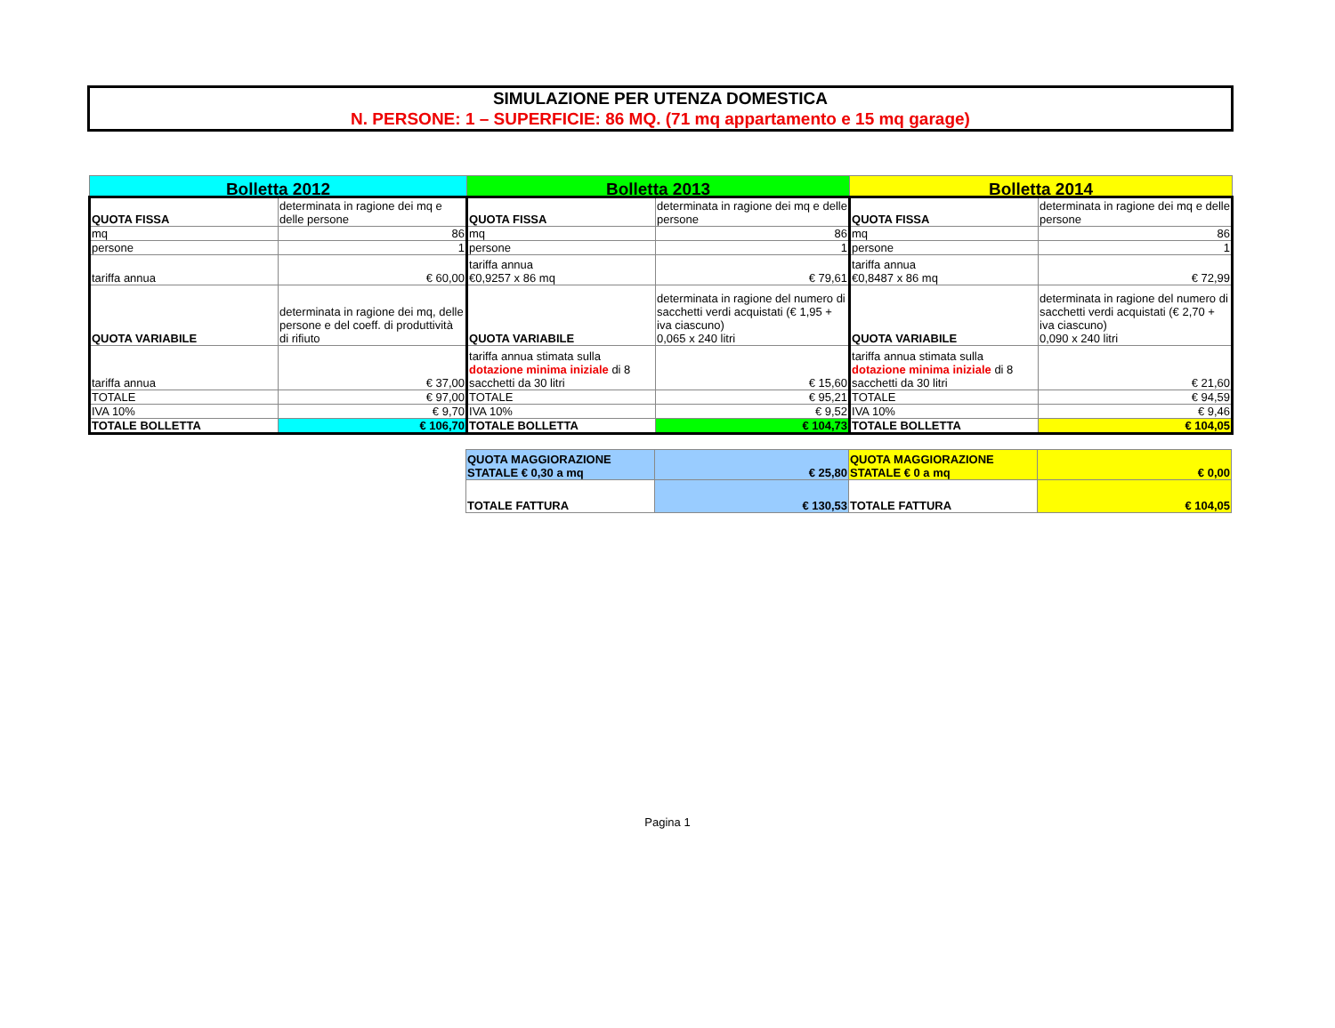SIMULAZIONE PER UTENZA DOMESTICA
N. PERSONE: 1 – SUPERFICIE: 86 MQ. (71 mq appartamento e 15 mq garage)
| Bolletta 2012 | | Bolletta 2013 | | Bolletta 2014 | |
| QUOTA FISSA | determinata in ragione dei mq e delle persone | QUOTA FISSA | determinata in ragione dei mq e delle persone | QUOTA FISSA | determinata in ragione dei mq e delle persone |
| mq | 86 | mq | 86 | mq | 86 |
| persone | 1 | persone | 1 | persone | 1 |
| tariffa annua | € 60,00 | tariffa annua €0,9257 x 86 mq | € 79,61 | tariffa annua €0,8487 x 86 mq | € 72,99 |
| QUOTA VARIABILE | determinata in ragione dei mq, delle persone e del coeff. di produttività di rifiuto | QUOTA VARIABILE | determinata in ragione del numero di sacchetti verdi acquistati (€ 1,95 + iva ciascuno) 0,065 x 240 litri | QUOTA VARIABILE | determinata in ragione del numero di sacchetti verdi acquistati (€ 2,70 + iva ciascuno) 0,090 x 240 litri |
| tariffa annua | € 37,00 | tariffa annua stimata sulla dotazione minima iniziale di 8 sacchetti da 30 litri | € 15,60 | tariffa annua stimata sulla dotazione minima iniziale di 8 sacchetti da 30 litri | € 21,60 |
| TOTALE | € 97,00 | TOTALE | € 95,21 | TOTALE | € 94,59 |
| IVA 10% | € 9,70 | IVA 10% | € 9,52 | IVA 10% | € 9,46 |
| TOTALE BOLLETTA | € 106,70 | TOTALE BOLLETTA | € 104,73 | TOTALE BOLLETTA | € 104,05 |
| QUOTA MAGGIORAZIONE STATALE € 0,30 a mq | € 25,80 | QUOTA MAGGIORAZIONE STATALE € 0 a mq | € 0,00 |
| TOTALE FATTURA | € 130,53 | TOTALE FATTURA | € 104,05 |
Pagina 1